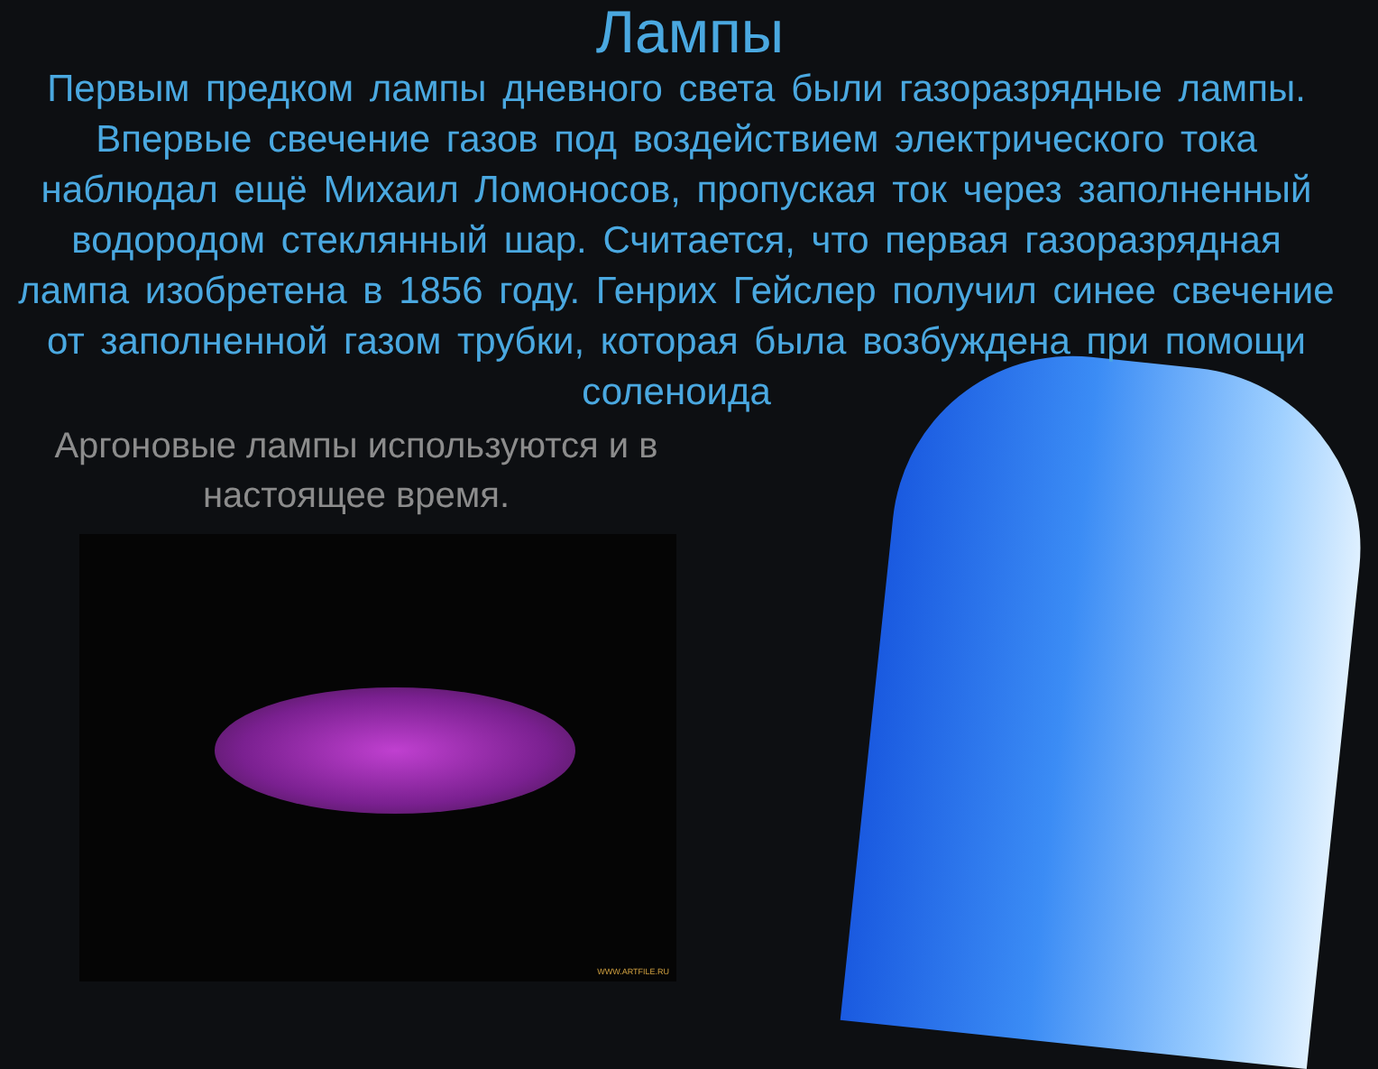Лампы
Первым предком лампы дневного света были газоразрядные лампы. Впервые свечение газов под воздействием электрического тока наблюдал ещё Михаил Ломоносов, пропуская ток через заполненный водородом стеклянный шар. Считается, что первая газоразрядная лампа изобретена в 1856 году. Генрих Гейслер получил синее свечение от заполненной газом трубки, которая была возбуждена при помощи соленоида
Аргоновые лампы используются и в настоящее время.
WWW.ARTFILE.RU